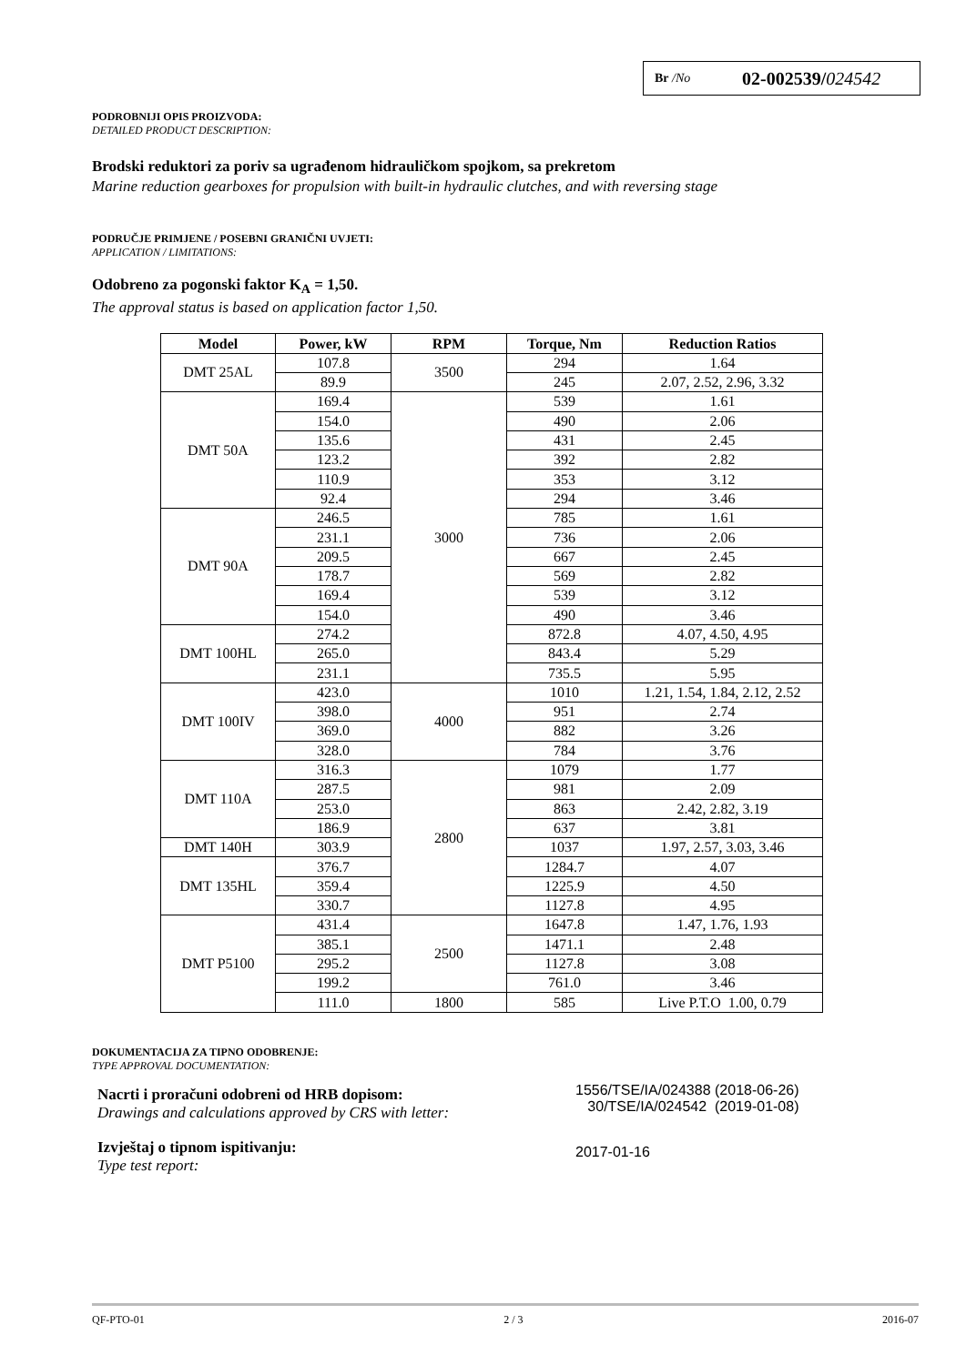Br /No 02-002539/024542
PODROBNIJI OPIS PROIZVODA:
DETAILED PRODUCT DESCRIPTION:
Brodski reduktori za poriv sa ugrađenom hidrauličkom spojkom, sa prekretom
Marine reduction gearboxes for propulsion with built-in hydraulic clutches, and with reversing stage
PODRUČJE PRIMJENE / POSEBNI GRANIČNI UVJETI:
APPLICATION / LIMITATIONS:
Odobreno za pogonski faktor K<sub>A</sub> = 1,50.
The approval status is based on application factor 1,50.
| Model | Power, kW | RPM | Torque, Nm | Reduction Ratios |
| --- | --- | --- | --- | --- |
| DMT 25AL | 107.8 | 3500 | 294 | 1.64 |
| | 89.9 | | 245 | 2.07, 2.52, 2.96, 3.32 |
| DMT 50A | 169.4 | 3000 | 539 | 1.61 |
| | 154.0 | | 490 | 2.06 |
| | 135.6 | | 431 | 2.45 |
| | 123.2 | | 392 | 2.82 |
| | 110.9 | | 353 | 3.12 |
| | 92.4 | | 294 | 3.46 |
| DMT 90A | 246.5 | | 785 | 1.61 |
| | 231.1 | | 736 | 2.06 |
| | 209.5 | | 667 | 2.45 |
| | 178.7 | | 569 | 2.82 |
| | 169.4 | | 539 | 3.12 |
| | 154.0 | | 490 | 3.46 |
| DMT 100HL | 274.2 | | 872.8 | 4.07, 4.50, 4.95 |
| | 265.0 | | 843.4 | 5.29 |
| | 231.1 | | 735.5 | 5.95 |
| DMT 100IV | 423.0 | 4000 | 1010 | 1.21, 1.54, 1.84, 2.12, 2.52 |
| | 398.0 | | 951 | 2.74 |
| | 369.0 | | 882 | 3.26 |
| | 328.0 | | 784 | 3.76 |
| DMT 110A | 316.3 | 2800 | 1079 | 1.77 |
| | 287.5 | | 981 | 2.09 |
| | 253.0 | | 863 | 2.42, 2.82, 3.19 |
| | 186.9 | | 637 | 3.81 |
| DMT 140H | 303.9 | | 1037 | 1.97, 2.57, 3.03, 3.46 |
| DMT 135HL | 376.7 | | 1284.7 | 4.07 |
| | 359.4 | | 1225.9 | 4.50 |
| | 330.7 | | 1127.8 | 4.95 |
| DMT P5100 | 431.4 | 2500 | 1647.8 | 1.47, 1.76, 1.93 |
| | 385.1 | | 1471.1 | 2.48 |
| | 295.2 | | 1127.8 | 3.08 |
| | 199.2 | | 761.0 | 3.46 |
| | 111.0 | 1800 | 585 | Live P.T.O 1.00, 0.79 |
DOKUMENTACIJA ZA TIPNO ODOBRENJE:
TYPE APPROVAL DOCUMENTATION:
Nacrti i proračuni odobreni od HRB dopisom:
Drawings and calculations approved by CRS with letter:
1556/TSE/IA/024388 (2018-06-26)
30/TSE/IA/024542 (2019-01-08)
Izvještaj o tipnom ispitivanju:
Type test report:
2017-01-16
QF-PTO-01 2 / 3 2016-07